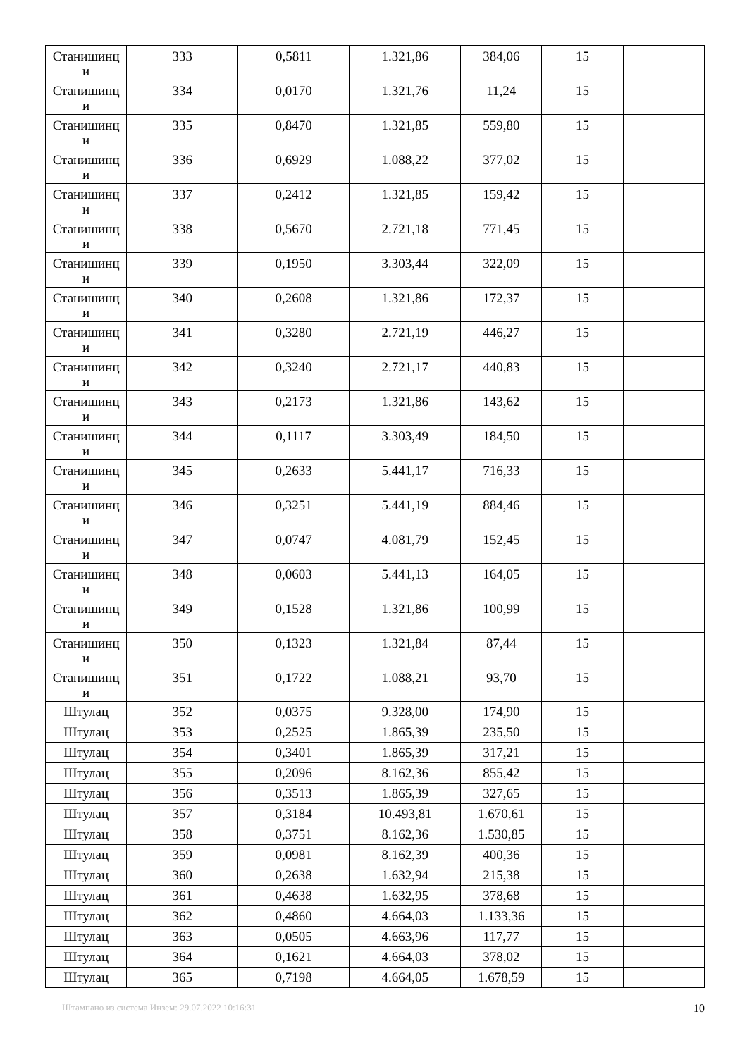| Станишинц и | 333 | 0,5811 | 1.321,86 | 384,06 | 15 | |
| Станишинц и | 334 | 0,0170 | 1.321,76 | 11,24 | 15 | |
| Станишинц и | 335 | 0,8470 | 1.321,85 | 559,80 | 15 | |
| Станишинц и | 336 | 0,6929 | 1.088,22 | 377,02 | 15 | |
| Станишинц и | 337 | 0,2412 | 1.321,85 | 159,42 | 15 | |
| Станишинц и | 338 | 0,5670 | 2.721,18 | 771,45 | 15 | |
| Станишинц и | 339 | 0,1950 | 3.303,44 | 322,09 | 15 | |
| Станишинц и | 340 | 0,2608 | 1.321,86 | 172,37 | 15 | |
| Станишинц и | 341 | 0,3280 | 2.721,19 | 446,27 | 15 | |
| Станишинц и | 342 | 0,3240 | 2.721,17 | 440,83 | 15 | |
| Станишинц и | 343 | 0,2173 | 1.321,86 | 143,62 | 15 | |
| Станишинц и | 344 | 0,1117 | 3.303,49 | 184,50 | 15 | |
| Станишинц и | 345 | 0,2633 | 5.441,17 | 716,33 | 15 | |
| Станишинц и | 346 | 0,3251 | 5.441,19 | 884,46 | 15 | |
| Станишинц и | 347 | 0,0747 | 4.081,79 | 152,45 | 15 | |
| Станишинц и | 348 | 0,0603 | 5.441,13 | 164,05 | 15 | |
| Станишинц и | 349 | 0,1528 | 1.321,86 | 100,99 | 15 | |
| Станишинц и | 350 | 0,1323 | 1.321,84 | 87,44 | 15 | |
| Станишинц и | 351 | 0,1722 | 1.088,21 | 93,70 | 15 | |
| Штулац | 352 | 0,0375 | 9.328,00 | 174,90 | 15 | |
| Штулац | 353 | 0,2525 | 1.865,39 | 235,50 | 15 | |
| Штулац | 354 | 0,3401 | 1.865,39 | 317,21 | 15 | |
| Штулац | 355 | 0,2096 | 8.162,36 | 855,42 | 15 | |
| Штулац | 356 | 0,3513 | 1.865,39 | 327,65 | 15 | |
| Штулац | 357 | 0,3184 | 10.493,81 | 1.670,61 | 15 | |
| Штулац | 358 | 0,3751 | 8.162,36 | 1.530,85 | 15 | |
| Штулац | 359 | 0,0981 | 8.162,39 | 400,36 | 15 | |
| Штулац | 360 | 0,2638 | 1.632,94 | 215,38 | 15 | |
| Штулац | 361 | 0,4638 | 1.632,95 | 378,68 | 15 | |
| Штулац | 362 | 0,4860 | 4.664,03 | 1.133,36 | 15 | |
| Штулац | 363 | 0,0505 | 4.663,96 | 117,77 | 15 | |
| Штулац | 364 | 0,1621 | 4.664,03 | 378,02 | 15 | |
| Штулац | 365 | 0,7198 | 4.664,05 | 1.678,59 | 15 | |
Штампано из система Инзем: 29.07.2022 10:16:31 10